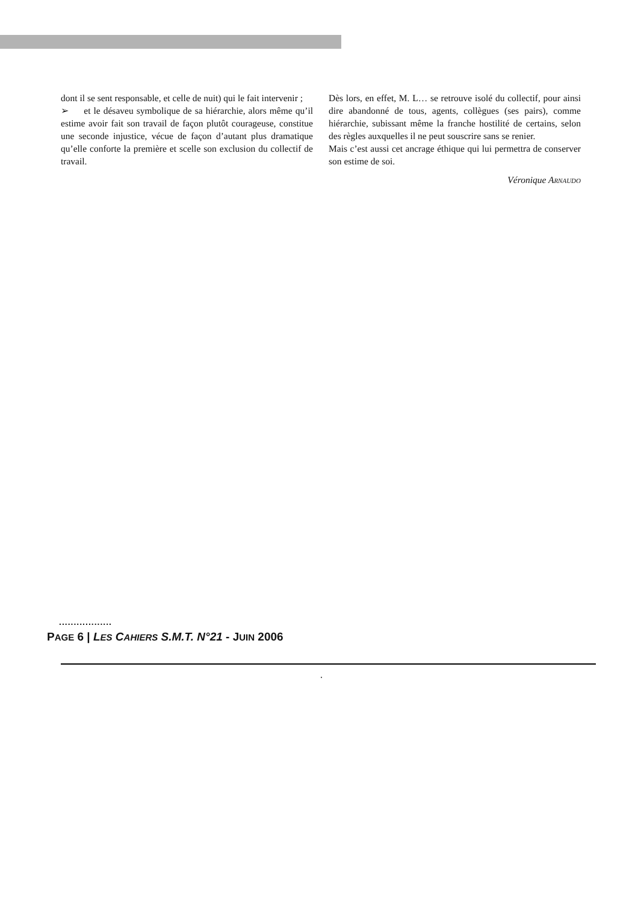dont il se sent responsable, et celle de nuit) qui le fait intervenir ;
➢ et le désaveu symbolique de sa hiérarchie, alors même qu’il estime avoir fait son travail de façon plutôt courageuse, constitue une seconde injustice, vécue de façon d’autant plus dramatique qu’elle conforte la pre­mière et scelle son exclusion du collectif de travail.
Dès lors, en effet, M. L… se retrouve isolé du collectif, pour ainsi dire abandonné de tous, agents, collègues (ses pairs), comme hiérarchie, subissant même la franche hostilité de certains, selon des règles auxquelles il ne peut souscrire sans se renier.
Mais c’est aussi cet ancrage éthique qui lui permettra de conserver son estime de soi.
Véronique ARNAUDO
..................
PAGE 6 | LES CAHIERS S.M.T. N°21 - JUIN 2006
.